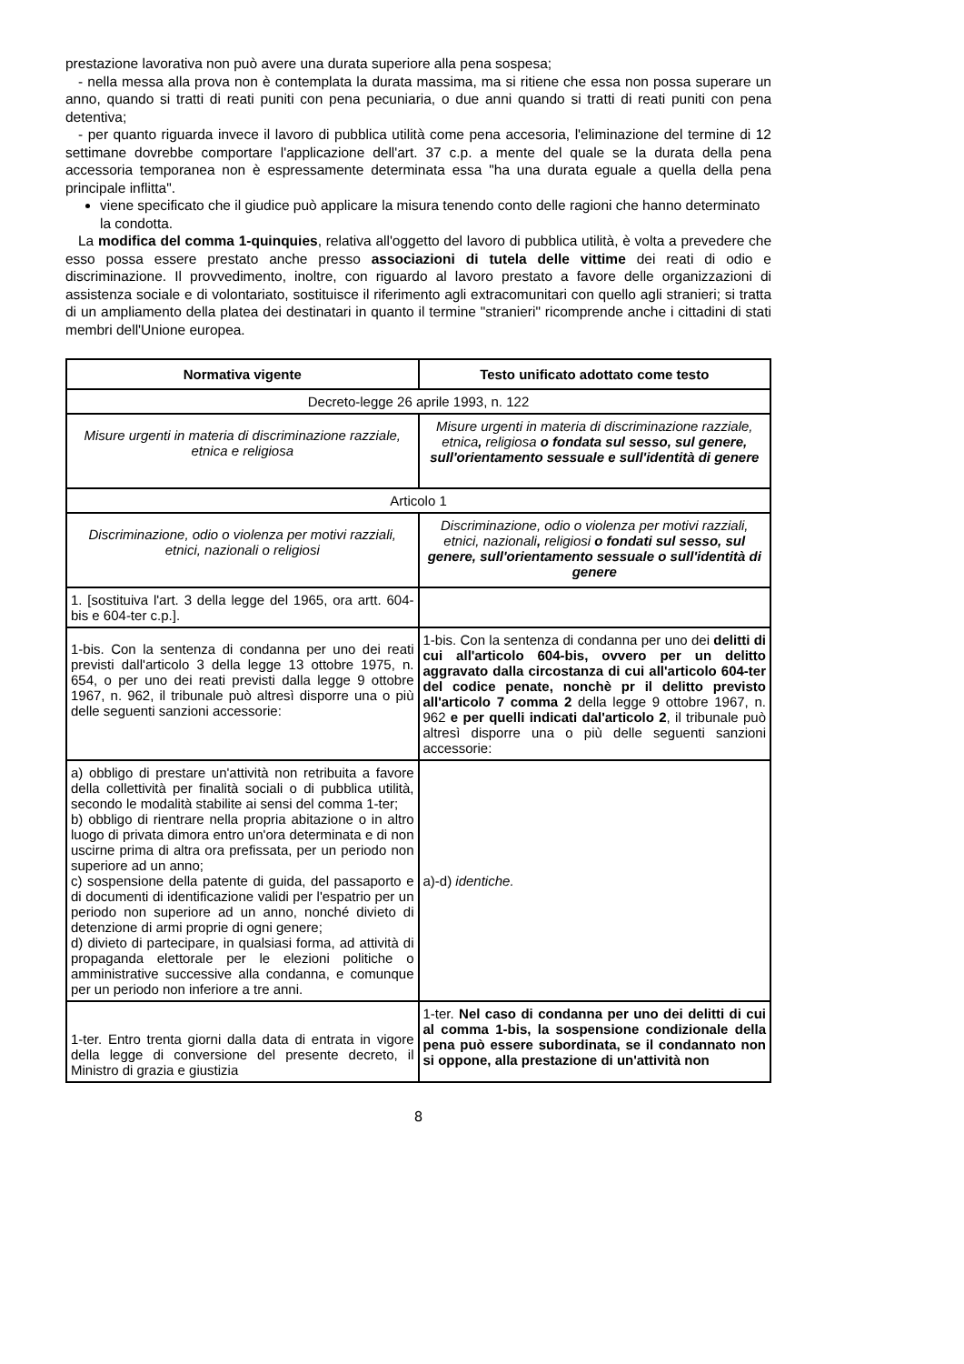prestazione lavorativa non può avere una durata superiore alla pena sospesa;
- nella messa alla prova non è contemplata la durata massima, ma si ritiene che essa non possa superare un anno, quando si tratti di reati puniti con pena pecuniaria, o due anni quando si tratti di reati puniti con pena detentiva;
- per quanto riguarda invece il lavoro di pubblica utilità come pena accesoria, l'eliminazione del termine di 12 settimane dovrebbe comportare l'applicazione dell'art. 37 c.p. a mente del quale se la durata della pena accessoria temporanea non è espressamente determinata essa "ha una durata eguale a quella della pena principale inflitta".
viene specificato che il giudice può applicare la misura tenendo conto delle ragioni che hanno determinato la condotta.
La modifica del comma 1-quinquies, relativa all'oggetto del lavoro di pubblica utilità, è volta a prevedere che esso possa essere prestato anche presso associazioni di tutela delle vittime dei reati di odio e discriminazione. Il provvedimento, inoltre, con riguardo al lavoro prestato a favore delle organizzazioni di assistenza sociale e di volontariato, sostituisce il riferimento agli extracomunitari con quello agli stranieri; si tratta di un ampliamento della platea dei destinatari in quanto il termine "stranieri" ricomprende anche i cittadini di stati membri dell'Unione europea.
| Normativa vigente | Testo unificato adottato come testo |
| --- | --- |
| Decreto-legge 26 aprile 1993, n. 122 | |
| Misure urgenti in materia di discriminazione razziale, etnica e religiosa | Misure urgenti in materia di discriminazione razziale, etnica , religiosa o fondata sul sesso, sul genere, sull'orientamento sessuale e sull'identità di genere |
| Articolo 1 | |
| Discriminazione, odio o violenza per motivi razziali, etnici, nazionali o religiosi | Discriminazione, odio o violenza per motivi razziali, etnici, nazionali , religiosi o fondati sul sesso, sul genere, sull'orientamento sessuale o sull'identità di genere |
| 1. [sostituiva l'art. 3 della legge del 1965, ora artt. 604-bis e 604-ter c.p.]. | |
| 1-bis. Con la sentenza di condanna per uno dei reati previsti dall'articolo 3 della legge 13 ottobre 1975, n. 654, o per uno dei reati previsti dalla legge 9 ottobre 1967, n. 962, il tribunale può altresì disporre una o più delle seguenti sanzioni accessorie: | 1-bis. Con la sentenza di condanna per uno dei delitti di cui all'articolo 604-bis, ovvero per un delitto aggravato dalla circostanza di cui all'articolo 604-ter del codice penate, nonchè pr il delitto previsto all'articolo 7 comma 2 della legge 9 ottobre 1967, n. 962 e per quelli indicati dal'articolo 2 , il tribunale può altresì disporre una o più delle seguenti sanzioni accessorie: |
| a) obbligo di prestare un'attività non retribuita a favore della collettività per finalità sociali o di pubblica utilità, secondo le modalità stabilite ai sensi del comma 1-ter; b) obbligo di rientrare nella propria abitazione o in altro luogo di privata dimora entro un'ora determinata e di non uscirne prima di altra ora prefissata, per un periodo non superiore ad un anno; c) sospensione della patente di guida, del passaporto e di documenti di identificazione validi per l'espatrio per un periodo non superiore ad un anno, nonché divieto di detenzione di armi proprie di ogni genere; d) divieto di partecipare, in qualsiasi forma, ad attività di propaganda elettorale per le elezioni politiche o amministrative successive alla condanna, e comunque per un periodo non inferiore a tre anni. | a)-d) identiche. |
| 1-ter. Entro trenta giorni dalla data di entrata in vigore della legge di conversione del presente decreto, il Ministro di grazia e giustizia | 1-ter. Nel caso di condanna per uno dei delitti di cui al comma 1-bis, la sospensione condizionale della pena può essere subordinata, se il condannato non si oppone, alla prestazione di un'attività non |
8